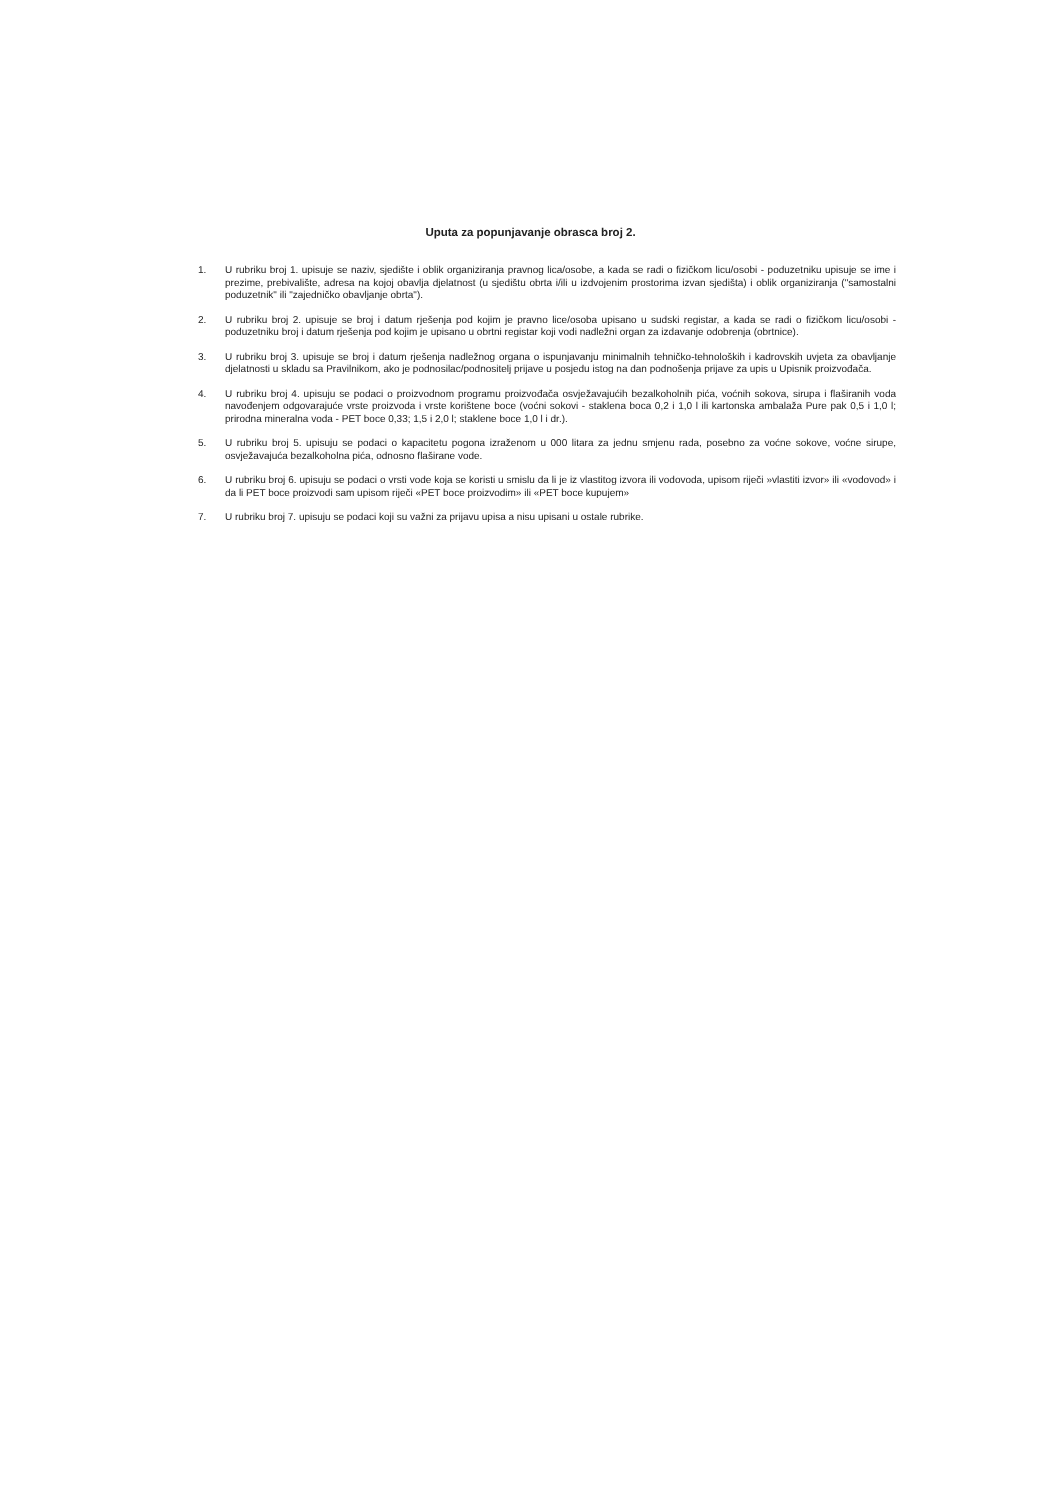Uputa za popunjavanje obrasca broj 2.
1. U rubriku broj 1. upisuje se naziv, sjedište i oblik organiziranja pravnog lica/osobe, a kada se radi o fizičkom licu/osobi - poduzetniku upisuje se ime i prezime, prebivalište, adresa na kojoj obavlja djelatnost (u sjedištu obrta i/ili u izdvojenim prostorima izvan sjedišta) i oblik organiziranja ("samostalni poduzetnik" ili "zajedničko obavljanje obrta").
2. U rubriku broj 2. upisuje se broj i datum rješenja pod kojim je pravno lice/osoba upisano u sudski registar, a kada se radi o fizičkom licu/osobi - poduzetniku broj i datum rješenja pod kojim je upisano u obrtni registar koji vodi nadležni organ za izdavanje odobrenja (obrtnice).
3. U rubriku broj 3. upisuje se broj i datum rješenja nadležnog organa o ispunjavanju minimalnih tehničko-tehnoloških i kadrovskih uvjeta za obavljanje djelatnosti u skladu sa Pravilnikom, ako je podnosilac/podnositelj prijave u posjedu istog na dan podnošenja prijave za upis u Upisnik proizvođača.
4. U rubriku broj 4. upisuju se podaci o proizvodnom programu proizvođača osvježavajućih bezalkoholnih pića, voćnih sokova, sirupa i flaširanih voda navođenjem odgovarajuće vrste proizvoda i vrste korištene boce (voćni sokovi - staklena boca 0,2 i 1,0 l ili kartonska ambalaža Pure pak 0,5 i 1,0 l; prirodna mineralna voda - PET boce 0,33; 1,5 i 2,0 l; staklene boce 1,0 l i dr.).
5. U rubriku broj 5. upisuju se podaci o kapacitetu pogona izraženom u 000 litara za jednu smjenu rada, posebno za voćne sokove, voćne sirupe, osvježavajuća bezalkoholna pića, odnosno flaširane vode.
6. U rubriku broj 6. upisuju se podaci o vrsti vode koja se koristi u smislu da li je iz vlastitog izvora ili vodovoda, upisom riječi »vlastiti izvor» ili «vodovod» i da li PET boce proizvodi sam upisom riječi «PET boce proizvodim» ili «PET boce kupujem»
7. U rubriku broj 7. upisuju se podaci koji su važni za prijavu upisa a nisu upisani u ostale rubrike.